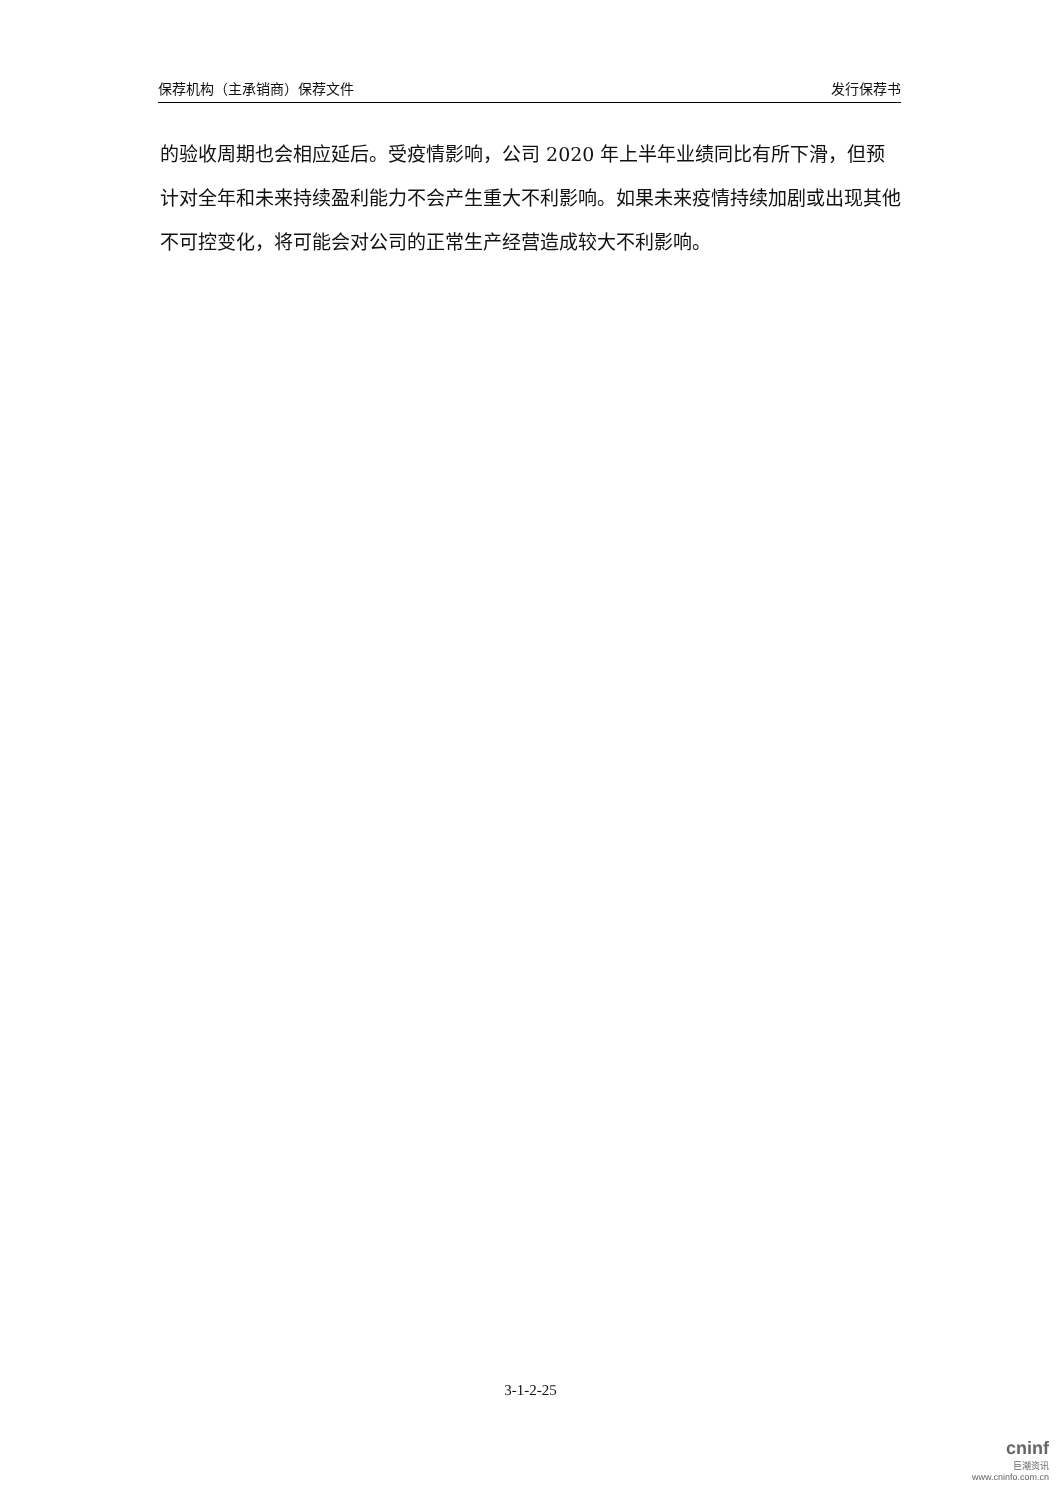保荐机构（主承销商）保荐文件 发行保荐书
的验收周期也会相应延后。受疫情影响，公司 2020 年上半年业绩同比有所下滑，但预计对全年和未来持续盈利能力不会产生重大不利影响。如果未来疫情持续加剧或出现其他不可控变化，将可能会对公司的正常生产经营造成较大不利影响。
3-1-2-25
cninf
巨潮资讯
www.cninfo.com.cn